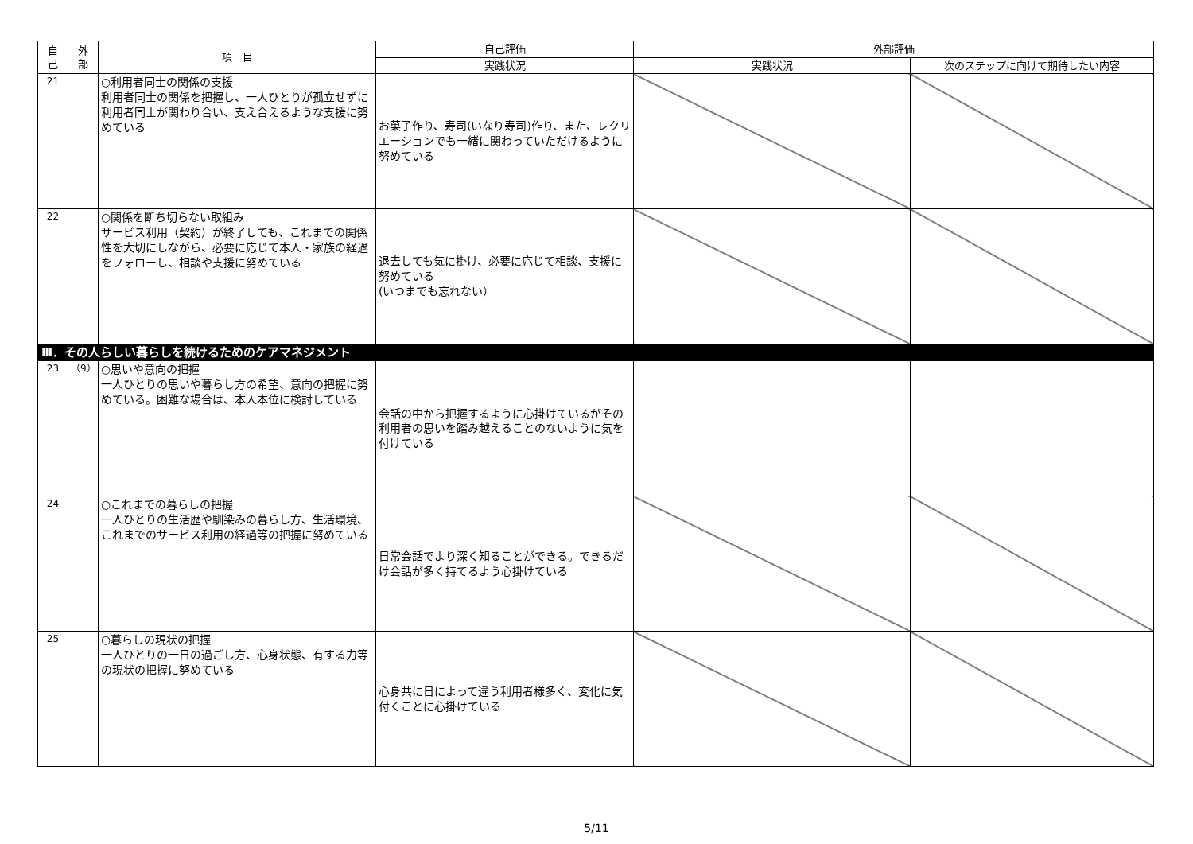| 自 己 | 外 部 | 項 目 | 自己評価 | 外部評価 | |
| --- | --- | --- | --- | --- | --- |
| | | | 実践状況 | 実践状況 | 次のステップに向けて期待したい内容 |
| 21 | | ○利用者同士の関係の支援 利用者同士の関係を把握し、一人ひとりが孤立せずに利用者同士が関わり合い、支え合えるような支援に努めている | お菓子作り、寿司(いなり寿司)作り、また、レクリエーションでも一緒に関わっていただけるように努めている | | |
| 22 | | ○関係を断ち切らない取組み サービス利用（契約）が終了しても、これまでの関係性を大切にしながら、必要に応じて本人・家族の経過をフォローし、相談や支援に努めている | 退去しても気に掛け、必要に応じて相談、支援に努めている (いつまでも忘れない） | | |
| Ⅲ．その人らしい暮らしを続けるためのケアマネジメント | | | | | |
| 23 | （9） | ○思いや意向の把握 一人ひとりの思いや暮らし方の希望、意向の把握に努めている。困難な場合は、本人本位に検討している | 会話の中から把握するように心掛けているがその利用者の思いを踏み越えることのないように気を付けている | | |
| 24 | | ○これまでの暮らしの把握 一人ひとりの生活歴や馴染みの暮らし方、生活環境、これまでのサービス利用の経過等の把握に努めている | 日常会話でより深く知ることができる。できるだけ会話が多く持てるよう心掛けている | | |
| 25 | | ○暮らしの現状の把握 一人ひとりの一日の過ごし方、心身状態、有する力等の現状の把握に努めている | 心身共に日によって違う利用者様多く、変化に気付くことに心掛けている | | |
5/11